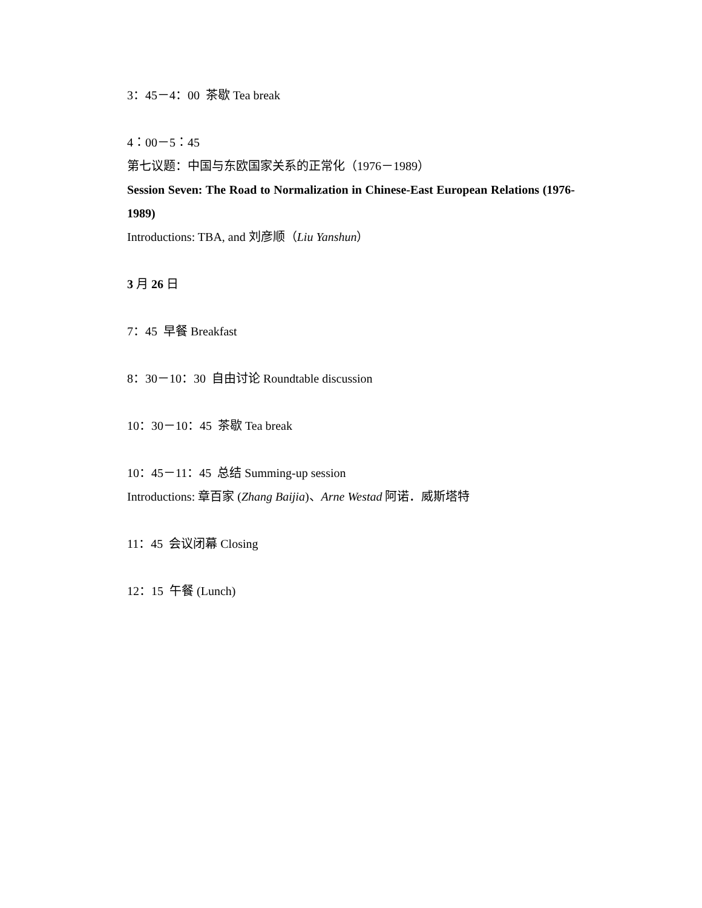3：45－4：00 茶歇 Tea break
4：00－5：45
第七议题：中国与东欧国家关系的正常化（1976－1989）
Session Seven: The Road to Normalization in Chinese-East European Relations (1976-1989)
Introductions: TBA, and 刘彦顺（Liu Yanshun）
3 月 26 日
7：45 早餐 Breakfast
8：30－10：30 自由讨论 Roundtable discussion
10：30－10：45 茶歇 Tea break
10：45－11：45 总结 Summing-up session
Introductions: 章百家 (Zhang Baijia)、Arne Westad 阿诺．威斯塔特
11：45 会议闭幕 Closing
12：15 午餐 (Lunch)